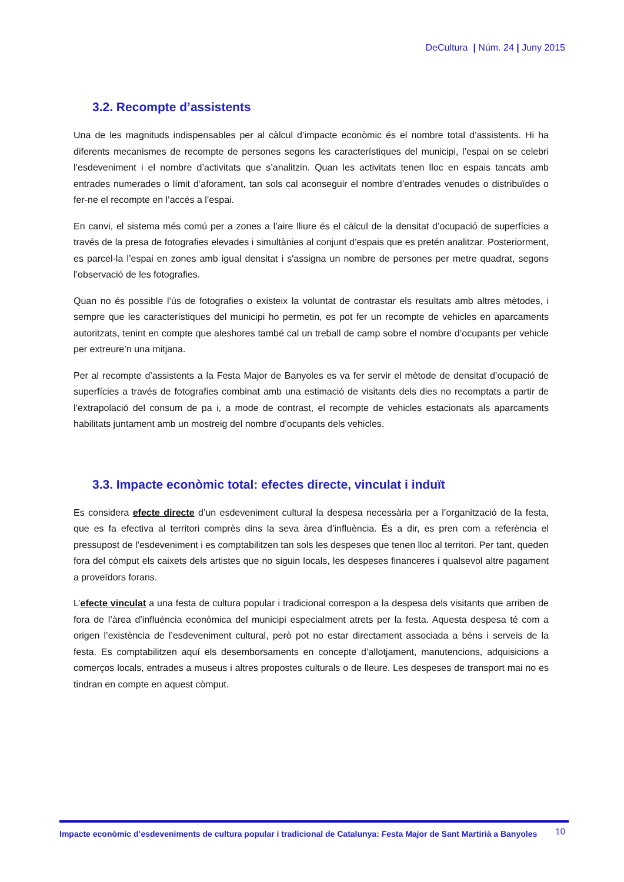DeCultura | Núm. 24 | Juny 2015
3.2. Recompte d’assistents
Una de les magnituds indispensables per al càlcul d’impacte econòmic és el nombre total d’assistents. Hi ha diferents mecanismes de recompte de persones segons les característiques del municipi, l’espai on se celebri l’esdeveniment i el nombre d’activitats que s’analitzin. Quan les activitats tenen lloc en espais tancats amb entrades numerades o límit d’aforament, tan sols cal aconseguir el nombre d’entrades venudes o distribuïdes o fer-ne el recompte en l’accés a l’espai.
En canvi, el sistema més comú per a zones a l’aire lliure és el càlcul de la densitat d’ocupació de superfícies a través de la presa de fotografies elevades i simultànies al conjunt d’espais que es pretén analitzar. Posteriorment, es parcel·la l’espai en zones amb igual densitat i s'assigna un nombre de persones per metre quadrat, segons l’observació de les fotografies.
Quan no és possible l’ús de fotografies o existeix la voluntat de contrastar els resultats amb altres mètodes, i sempre que les característiques del municipi ho permetin, es pot fer un recompte de vehicles en aparcaments autoritzats, tenint en compte que aleshores també cal un treball de camp sobre el nombre d’ocupants per vehicle per extreure’n una mitjana.
Per al recompte d’assistents a la Festa Major de Banyoles es va fer servir el mètode de densitat d’ocupació de superfícies a través de fotografies combinat amb una estimació de visitants dels dies no recomptats a partir de l’extrapolació del consum de pa i, a mode de contrast, el recompte de vehicles estacionats als aparcaments habilitats juntament amb un mostreig del nombre d’ocupants dels vehicles.
3.3. Impacte econòmic total: efectes directe, vinculat i induït
Es considera efecte directe d’un esdeveniment cultural la despesa necessària per a l’organització de la festa, que es fa efectiva al territori comprès dins la seva àrea d’influència. És a dir, es pren com a referència el pressupost de l’esdeveniment i es comptabilitzen tan sols les despeses que tenen lloc al territori. Per tant, queden fora del còmput els caixets dels artistes que no siguin locals, les despeses financeres i qualsevol altre pagament a proveïdors forans.
L’efecte vinculat a una festa de cultura popular i tradicional correspon a la despesa dels visitants que arriben de fora de l’àrea d’influència econòmica del municipi especialment atrets per la festa. Aquesta despesa té com a origen l’existència de l’esdeveniment cultural, però pot no estar directament associada a béns i serveis de la festa. Es comptabilitzen aquí els desemborsaments en concepte d’allotjament, manutencions, adquisicions a comerços locals, entrades a museus i altres propostes culturals o de lleure. Les despeses de transport mai no es tindran en compte en aquest còmput.
Impacte econòmic d’esdeveniments de cultura popular i tradicional de Catalunya: Festa Major de Sant Martirià a Banyoles 10